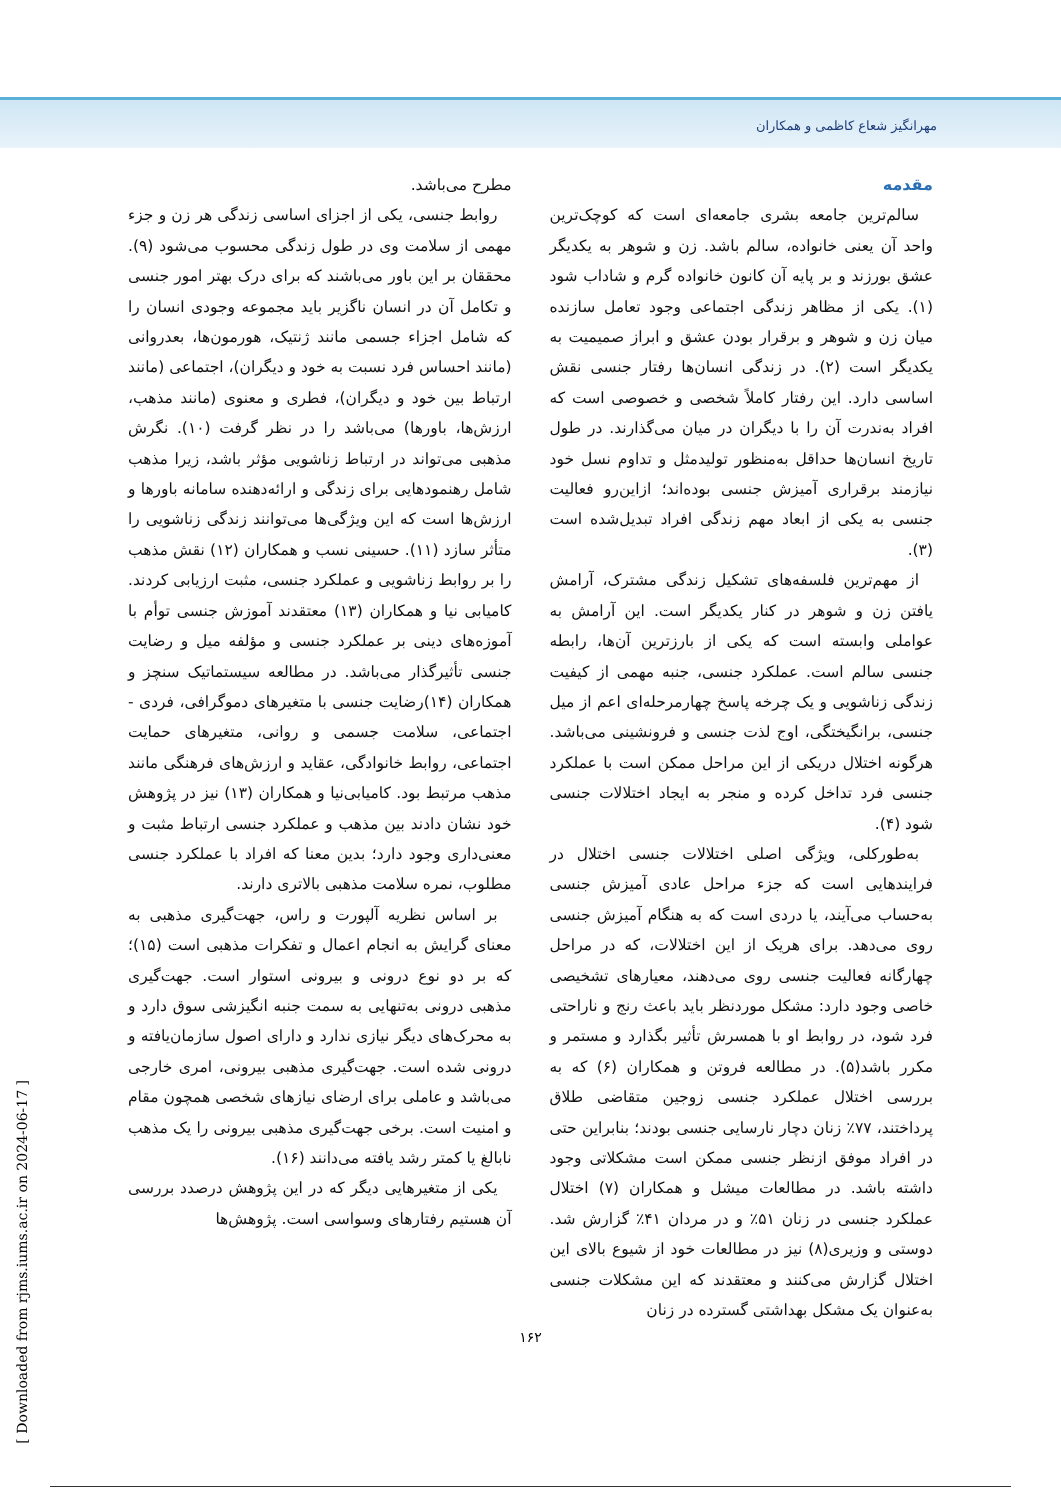مهرانگیز شعاع کاظمی و همکاران
مقدمه
سالم‌ترین جامعه بشری جامعه‌ای است که کوچک‌ترین واحد آن یعنی خانواده، سالم باشد. زن و شوهر به یکدیگر عشق بورزند و بر پایه آن کانون خانواده گرم و شاداب شود (۱). یکی از مظاهر زندگی اجتماعی وجود تعامل سازنده میان زن و شوهر و برقرار بودن عشق و ابراز صمیمیت به یکدیگر است (۲). در زندگی انسان‌ها رفتار جنسی نقش اساسی دارد. این رفتار کاملاً شخصی و خصوصی است که افراد به‌ندرت آن را با دیگران در میان می‌گذارند. در طول تاریخ انسان‌ها حداقل به‌منظور تولیدمثل و تداوم نسل خود نیازمند برقراری آمیزش جنسی بوده‌اند؛ ازاین‌رو فعالیت جنسی به یکی از ابعاد مهم زندگی افراد تبدیل‌شده است (۳).
از مهم‌ترین فلسفه‌های تشکیل زندگی مشترک، آرامش یافتن زن و شوهر در کنار یکدیگر است. این آرامش به عواملی وابسته است که یکی از بارزترین آن‌ها، رابطه جنسی سالم است. عملکرد جنسی، جنبه مهمی از کیفیت زندگی زناشویی و یک چرخه پاسخ چهارمرحله‌ای اعم از میل جنسی، برانگیختگی، اوج لذت جنسی و فرونشینی می‌باشد. هرگونه اختلال دریکی از این مراحل ممکن است با عملکرد جنسی فرد تداخل کرده و منجر به ایجاد اختلالات جنسی شود (۴).
به‌طورکلی، ویژگی اصلی اختلالات جنسی اختلال در فرایندهایی است که جزء مراحل عادی آمیزش جنسی به‌حساب می‌آیند، یا دردی است که به هنگام آمیزش جنسی روی می‌دهد. برای هریک از این اختلالات، که در مراحل چهارگانه فعالیت جنسی روی می‌دهند، معیارهای تشخیصی خاصی وجود دارد: مشکل موردنظر باید باعث رنج و ناراحتی فرد شود، در روابط او با همسرش تأثیر بگذارد و مستمر و مکرر باشد(۵). در مطالعه فروتن و همکاران (۶) که به بررسی اختلال عملکرد جنسی زوجین متقاضی طلاق پرداختند، ۷۷٪ زنان دچار نارسایی جنسی بودند؛ بنابراین حتی در افراد موفق ازنظر جنسی ممکن است مشکلاتی وجود داشته باشد. در مطالعات میشل و همکاران (۷) اختلال عملکرد جنسی در زنان ۵۱٪ و در مردان ۴۱٪ گزارش شد. دوستی و وزیری(۸) نیز در مطالعات خود از شیوع بالای این اختلال گزارش می‌کنند و معتقدند که این مشکلات جنسی به‌عنوان یک مشکل بهداشتی گسترده در زنان
مطرح می‌باشد.
روابط جنسی، یکی از اجزای اساسی زندگی هر زن و جزء مهمی از سلامت وی در طول زندگی محسوب می‌شود (۹). محققان بر این باور می‌باشند که برای درک بهتر امور جنسی و تکامل آن در انسان ناگزیر باید مجموعه وجودی انسان را که شامل اجزاء جسمی مانند ژنتیک، هورمون‌ها، بعدروانی (مانند احساس فرد نسبت به خود و دیگران)، اجتماعی (مانند ارتباط بین خود و دیگران)، فطری و معنوی (مانند مذهب، ارزش‌ها، باورها) می‌باشد را در نظر گرفت (۱۰). نگرش مذهبی می‌تواند در ارتباط زناشویی مؤثر باشد، زیرا مذهب شامل رهنمودهایی برای زندگی و ارائه‌دهنده سامانه باورها و ارزش‌ها است که این ویژگی‌ها می‌توانند زندگی زناشویی را متأثر سازد (۱۱). حسینی نسب و همکاران (۱۲) نقش مذهب را بر روابط زناشویی و عملکرد جنسی، مثبت ارزیابی کردند. کامیابی نیا و همکاران (۱۳) معتقدند آموزش جنسی توأم با آموزه‌های دینی بر عملکرد جنسی و مؤلفه میل و رضایت جنسی تأثیرگذار می‌باشد. در مطالعه سیستماتیک سنچز و همکاران (۱۴)رضایت جنسی با متغیرهای دموگرافی، فردی - اجتماعی، سلامت جسمی و روانی، متغیرهای حمایت اجتماعی، روابط خانوادگی، عقاید و ارزش‌های فرهنگی مانند مذهب مرتبط بود. کامیابی‌نیا و همکاران (۱۳) نیز در پژوهش خود نشان دادند بین مذهب و عملکرد جنسی ارتباط مثبت و معنی‌داری وجود دارد؛ بدین معنا که افراد با عملکرد جنسی مطلوب، نمره سلامت مذهبی بالاتری دارند.
بر اساس نظریه آلپورت و راس، جهت‌گیری مذهبی به معنای گرایش به انجام اعمال و تفکرات مذهبی است (۱۵)؛ که بر دو نوع درونی و بیرونی استوار است. جهت‌گیری مذهبی درونی به‌تنهایی به سمت جنبه انگیزشی سوق دارد و به محرک‌های دیگر نیازی ندارد و دارای اصول سازمان‌یافته و درونی شده است. جهت‌گیری مذهبی بیرونی، امری خارجی می‌باشد و عاملی برای ارضای نیازهای شخصی همچون مقام و امنیت است. برخی جهت‌گیری مذهبی بیرونی را یک مذهب نابالغ یا کمتر رشد یافته می‌دانند (۱۶).
یکی از متغیرهایی دیگر که در این پژوهش درصدد بررسی آن هستیم رفتارهای وسواسی است. پژوهش‌ها
۱۶۲
[ Downloaded from rjms.iums.ac.ir on 2024-06-17 ]